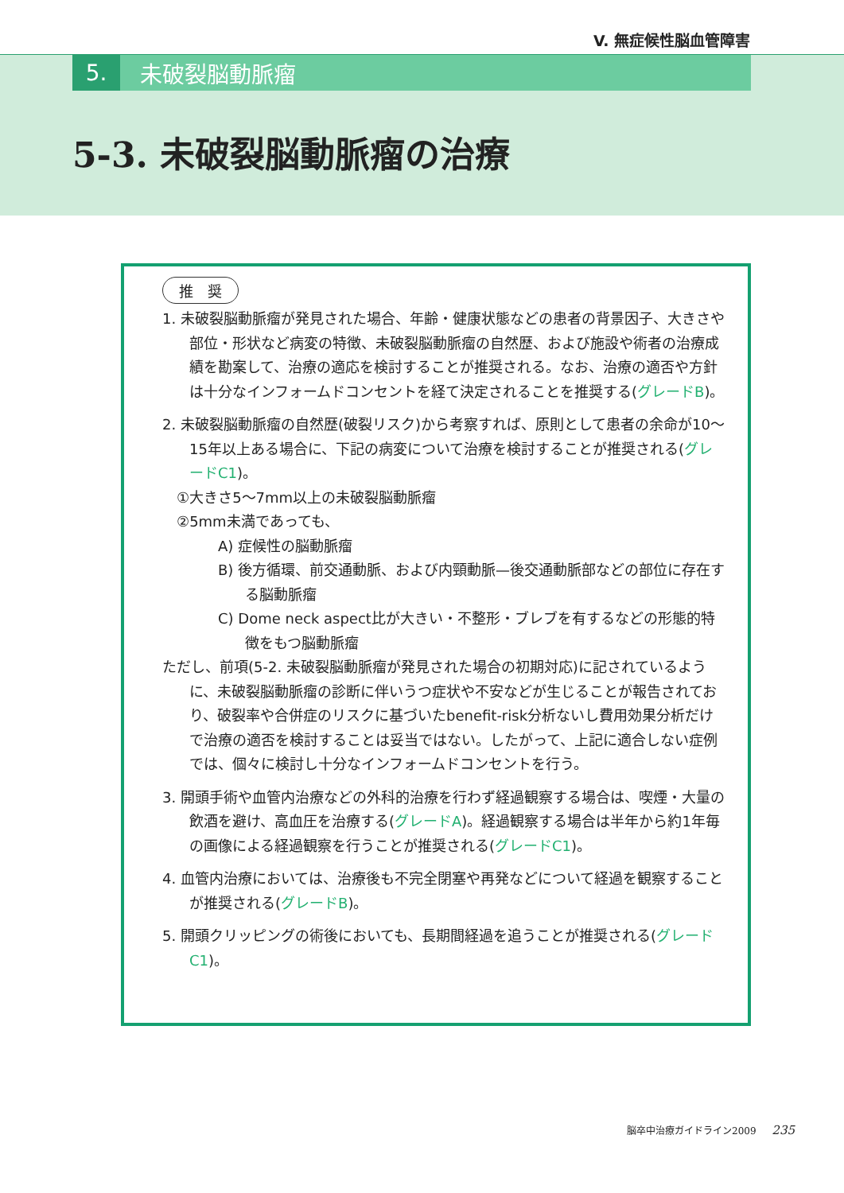V. 無症候性脳血管障害
5. 未破裂脳動脈瘤
5-3. 未破裂脳動脈瘤の治療
推　奨
1. 未破裂脳動脈瘤が発見された場合、年齢・健康状態などの患者の背景因子、大きさや部位・形状など病変の特徴、未破裂脳動脈瘤の自然歴、および施設や術者の治療成績を勘案して、治療の適応を検討することが推奨される。なお、治療の適否や方針は十分なインフォームドコンセントを経て決定されることを推奨する(グレードB)。
2. 未破裂脳動脈瘤の自然歴(破裂リスク)から考察すれば、原則として患者の余命が10〜15年以上ある場合に、下記の病変について治療を検討することが推奨される(グレードC1)。
①大きさ5〜7mm以上の未破裂脳動脈瘤
②5mm未満であっても、
A) 症候性の脳動脈瘤
B) 後方循環、前交通動脈、および内頸動脈—後交通動脈部などの部位に存在する脳動脈瘤
C) Dome neck aspect比が大きい・不整形・ブレブを有するなどの形態的特徴をもつ脳動脈瘤
ただし、前項(5-2. 未破裂脳動脈瘤が発見された場合の初期対応)に記されているように、未破裂脳動脈瘤の診断に伴いうつ症状や不安などが生じることが報告されており、破裂率や合併症のリスクに基づいたbenefit-risk分析ないし費用効果分析だけで治療の適否を検討することは妥当ではない。したがって、上記に適合しない症例では、個々に検討し十分なインフォームドコンセントを行う。
3. 開頭手術や血管内治療などの外科的治療を行わず経過観察する場合は、喫煙・大量の飲酒を避け、高血圧を治療する(グレードA)。経過観察する場合は半年から約1年毎の画像による経過観察を行うことが推奨される(グレードC1)。
4. 血管内治療においては、治療後も不完全閉塞や再発などについて経過を観察することが推奨される(グレードB)。
5. 開頭クリッピングの術後においても、長期間経過を追うことが推奨される(グレードC1)。
脳卒中治療ガイドライン2009 235